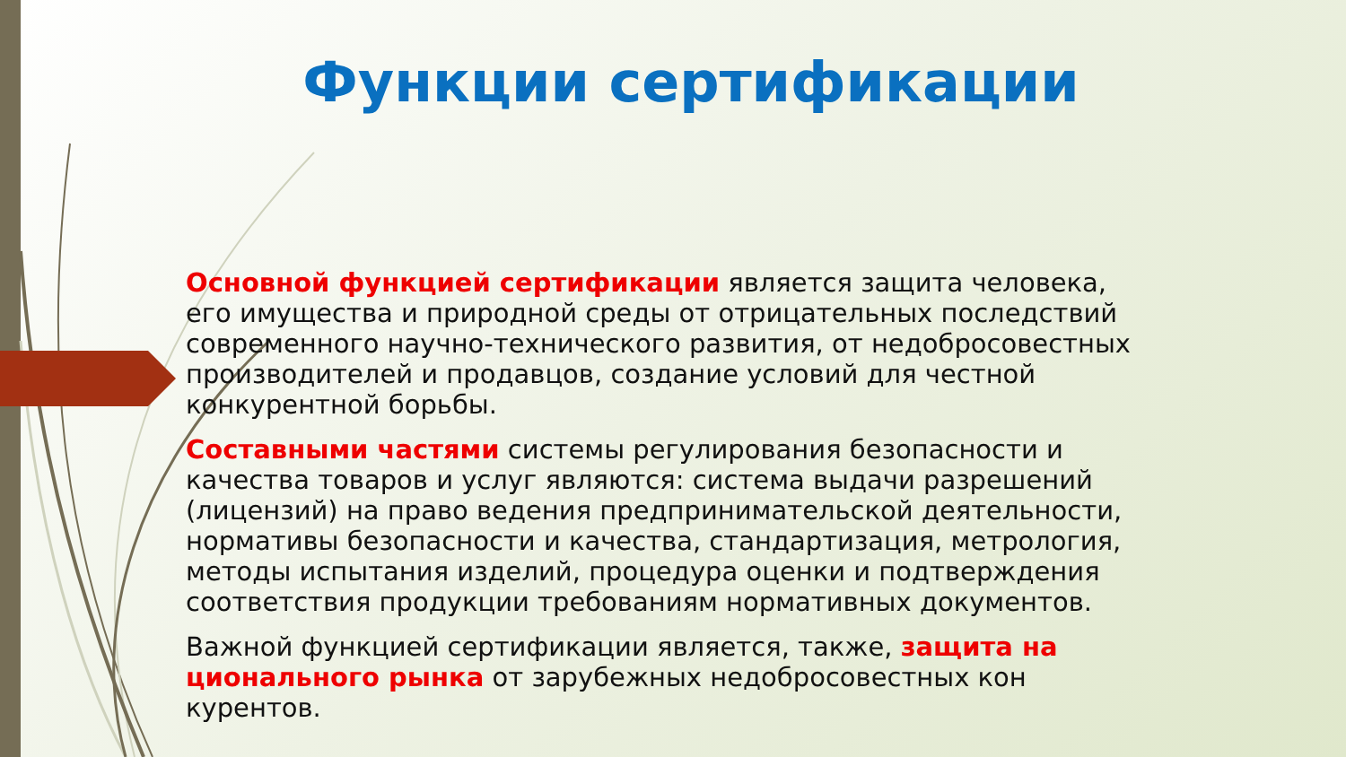Функции сертификации
Основной функцией сертификации является защита человека, его имущества и природной среды от отрицательных последствий современного научно-технического развития, от недобросовестных производителей и продавцов, создание условий для честной конкурентной борьбы.
Составными частями системы регулирования безопасности и качества товаров и услуг являются: система выдачи разрешений (лицензий) на право ведения предпринимательской деятельности, нормативы безопасности и качества, стандартизация, метрология, методы испытания изделий, процедура оценки и подтверждения соответствия продукции требованиям нормативных документов.
Важной функцией сертификации является, также, защита на циональ­ного рынка от зарубежных недобросовестных кон курентов.